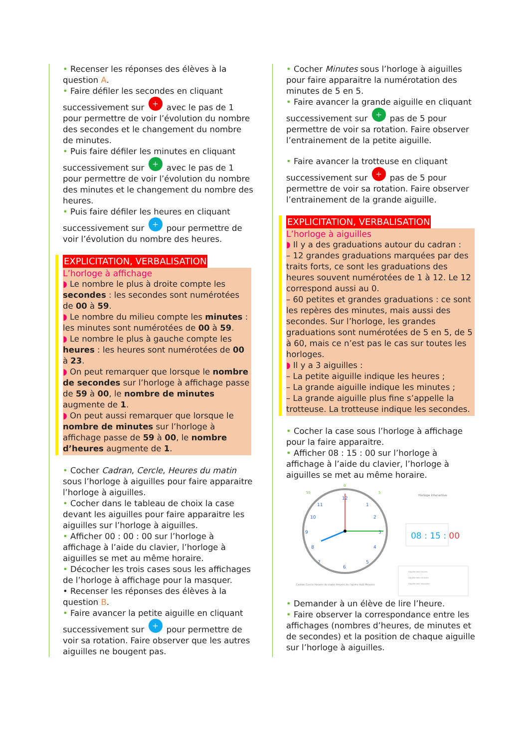• Recenser les réponses des élèves à la question A.
• Faire défiler les secondes en cliquant successivement sur + avec le pas de 1 pour permettre de voir l’évolution du nombre des secondes et le changement du nombre de minutes.
• Puis faire défiler les minutes en cliquant successivement sur + avec le pas de 1 pour permettre de voir l’évolution du nombre des minutes et le changement du nombre des heures.
• Puis faire défiler les heures en cliquant successivement sur + pour permettre de voir l’évolution du nombre des heures.
EXPLICITATION, VERBALISATION
L’horloge à affichage
◗ Le nombre le plus à droite compte les secondes : les secondes sont numérotées de 00 à 59.
◗ Le nombre du milieu compte les minutes : les minutes sont numérotées de 00 à 59.
◗ Le nombre le plus à gauche compte les heures : les heures sont numérotées de 00 à 23.
◗ On peut remarquer que lorsque le nombre de secondes sur l’horloge à affichage passe de 59 à 00, le nombre de minutes augmente de 1.
◗ On peut aussi remarquer que lorsque le nombre de minutes sur l’horloge à affichage passe de 59 à 00, le nombre d’heures augmente de 1.
• Cocher Cadran, Cercle, Heures du matin sous l’horloge à aiguilles pour faire apparaitre l’horloge à aiguilles.
• Cocher dans le tableau de choix la case devant les aiguilles pour faire apparaitre les aiguilles sur l’horloge à aiguilles.
• Afficher 00 : 00 : 00 sur l’horloge à affichage à l’aide du clavier, l’horloge à aiguilles se met au même horaire.
• Décocher les trois cases sous les affichages de l’horloge à affichage pour la masquer.
• Recenser les réponses des élèves à la question B.
• Faire avancer la petite aiguille en cliquant successivement sur + pour permettre de voir sa rotation. Faire observer que les autres aiguilles ne bougent pas.
• Cocher Minutes sous l’horloge à aiguilles pour faire apparaitre la numérotation des minutes de 5 en 5.
• Faire avancer la grande aiguille en cliquant successivement sur + pas de 5 pour permettre de voir sa rotation. Faire observer l’entrainement de la petite aiguille.
• Faire avancer la trotteuse en cliquant successivement sur + pas de 5 pour permettre de voir sa rotation. Faire observer l’entrainement de la grande aiguille.
EXPLICITATION, VERBALISATION
L’horloge à aiguilles
◗ Il y a des graduations autour du cadran :
– 12 grandes graduations marquées par des traits forts, ce sont les graduations des heures souvent numérotées de 1 à 12. Le 12 correspond aussi au 0.
– 60 petites et grandes graduations : ce sont les repères des minutes, mais aussi des secondes. Sur l’horloge, les grandes graduations sont numérotées de 5 en 5, de 5 à 60, mais ce n’est pas le cas sur toutes les horloges.
◗ Il y a 3 aiguilles :
– La petite aiguille indique les heures ;
– La grande aiguille indique les minutes ;
– La grande aiguille plus fine s’appelle la trotteuse. La trotteuse indique les secondes.
• Cocher la case sous l’horloge à affichage pour la faire apparaitre.
• Afficher 08 : 15 : 00 sur l’horloge à affichage à l’aide du clavier, l’horloge à aiguilles se met au même horaire.
12
1
2
3
4
5
6
7
8
9
10
11
0
5
55
Cadran Cercle Heures du matin Heures de l’après-midi Minutes
Horloge interactive
08 : 15 : 00
Aiguille des heures
Aiguille des minutes
Aiguille des secondes
• Demander à un élève de lire l’heure.
• Faire observer la correspondance entre les affichages (nombres d’heures, de minutes et de secondes) et la position de chaque aiguille sur l’horloge à aiguilles.